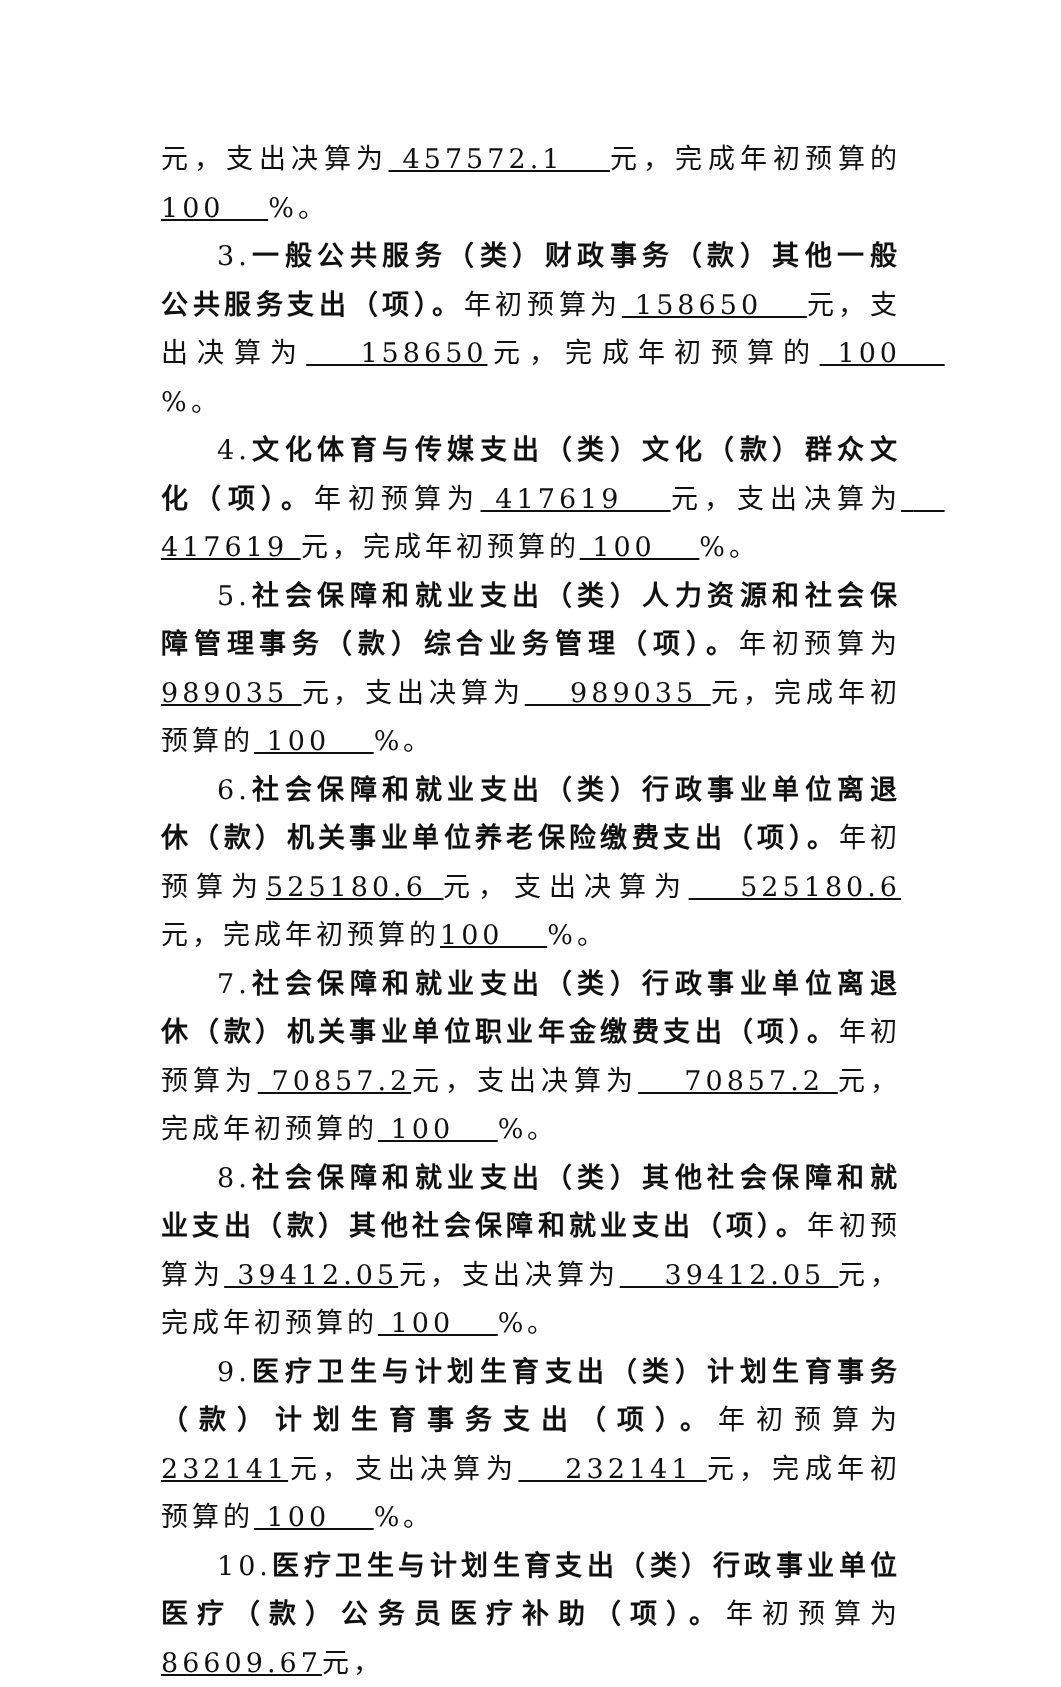元，支出决算为 457572.1 　元，完成年初预算的 100 　%。
3.一般公共服务（类）财政事务（款）其他一般公共服务支出（项）。年初预算为 158650 　元，支出决算为 　158650元，完成年初预算的 100 　%。
4.文化体育与传媒支出（类）文化（款）群众文化（项）。年初预算为 417619 　元，支出决算为 　417619 元，完成年初预算的 100 　%。
5.社会保障和就业支出（类）人力资源和社会保障管理事务（款）综合业务管理（项）。年初预算为 989035 元，支出决算为 　989035 元，完成年初预算的 100 　%。
6.社会保障和就业支出（类）行政事业单位离退休（款）机关事业单位养老保险缴费支出（项）。年初预算为525180.6 元，支出决算为 　525180.6 元，完成年初预算的100 　%。
7.社会保障和就业支出（类）行政事业单位离退休（款）机关事业单位职业年金缴费支出（项）。年初预算为 70857.2元，支出决算为 　70857.2 元，完成年初预算的 100 　%。
8.社会保障和就业支出（类）其他社会保障和就业支出（款）其他社会保障和就业支出（项）。年初预算为 39412.05元，支出决算为 　39412.05 元，完成年初预算的 100 　%。
9.医疗卫生与计划生育支出（类）计划生育事务（款）计划生育事务支出（项）。年初预算为 232141元，支出决算为 　232141 元，完成年初预算的 100 　%。
10.医疗卫生与计划生育支出（类）行政事业单位医疗（款）公务员医疗补助（项）。年初预算为 86609.67元，